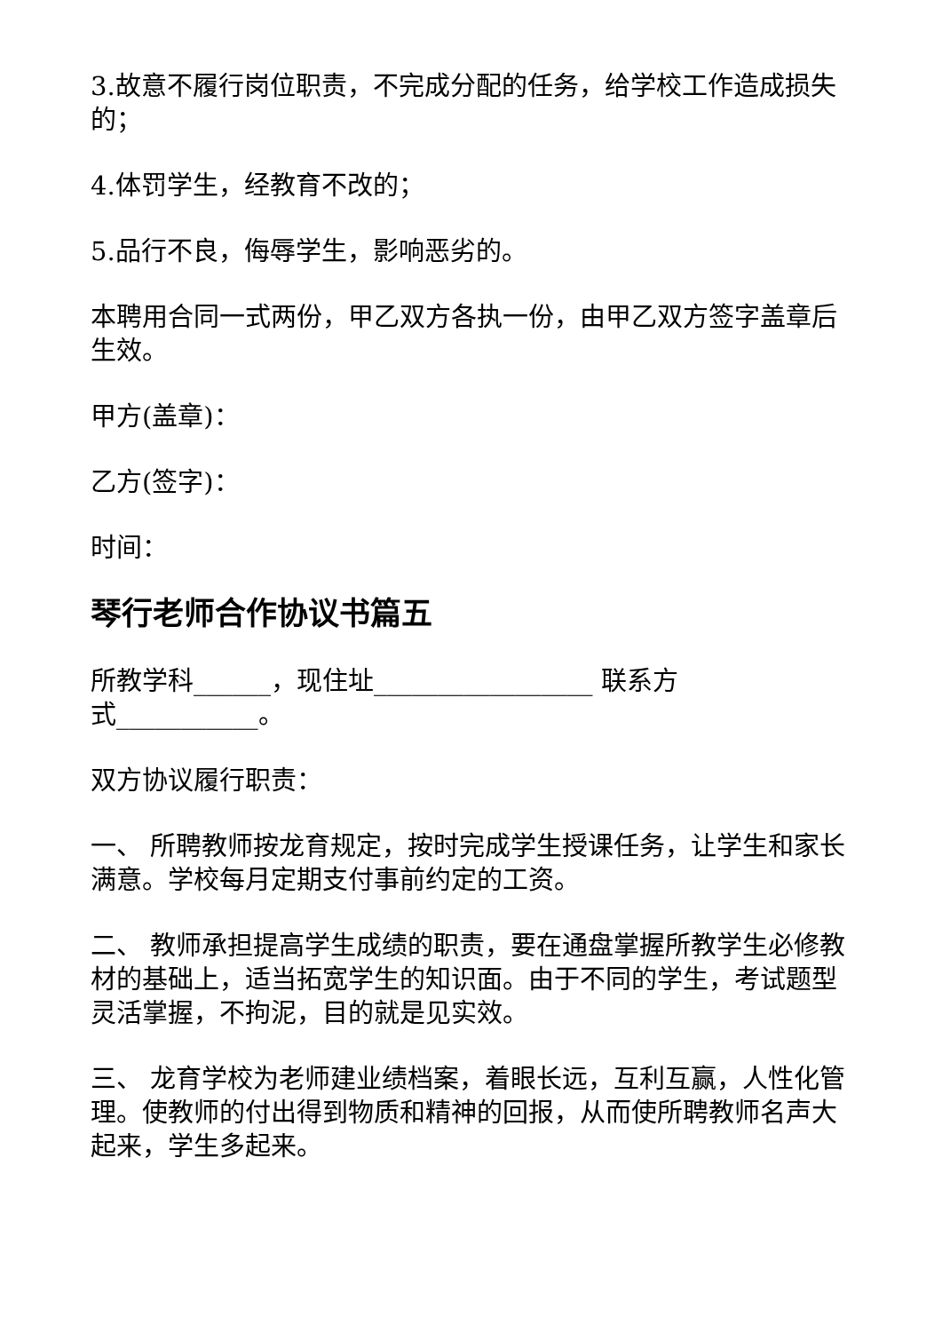3.故意不履行岗位职责，不完成分配的任务，给学校工作造成损失的；
4.体罚学生，经教育不改的；
5.品行不良，侮辱学生，影响恶劣的。
本聘用合同一式两份，甲乙双方各执一份，由甲乙双方签字盖章后生效。
甲方(盖章)：
乙方(签字)：
时间：
琴行老师合作协议书篇五
所教学科______，现住址_________________ 联系方
式___________。
双方协议履行职责：
一、 所聘教师按龙育规定，按时完成学生授课任务，让学生和家长满意。学校每月定期支付事前约定的工资。
二、 教师承担提高学生成绩的职责，要在通盘掌握所教学生必修教材的基础上，适当拓宽学生的知识面。由于不同的学生，考试题型灵活掌握，不拘泥，目的就是见实效。
三、 龙育学校为老师建业绩档案，着眼长远，互利互赢，人性化管理。使教师的付出得到物质和精神的回报，从而使所聘教师名声大起来，学生多起来。